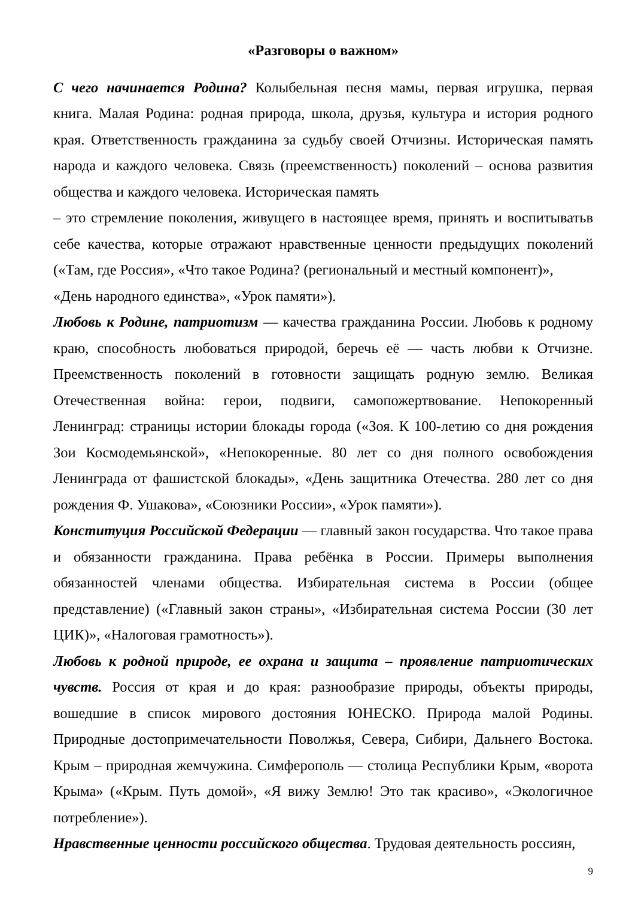«Разговоры о важном»
С чего начинается Родина? Колыбельная песня мамы, первая игрушка, первая книга. Малая Родина: родная природа, школа, друзья, культура и история родного края. Ответственность гражданина за судьбу своей Отчизны. Историческая память народа и каждого человека. Связь (преемственность) поколений – основа развития общества и каждого человека. Историческая память
– это стремление поколения, живущего в настоящее время, принять и воспитыватьв себе качества, которые отражают нравственные ценности предыдущих поколений («Там, где Россия», «Что такое Родина? (региональный и местный компонент)»,
«День народного единства», «Урок памяти»).
Любовь к Родине, патриотизм — качества гражданина России. Любовь к родному краю, способность любоваться природой, беречь её — часть любви к Отчизне. Преемственность поколений в готовности защищать родную землю. Великая Отечественная война: герои, подвиги, самопожертвование. Непокоренный Ленинград: страницы истории блокады города («Зоя. К 100-летию со дня рождения Зои Космодемьянской», «Непокоренные. 80 лет со дня полного освобождения Ленинграда от фашистской блокады», «День защитника Отечества. 280 лет со дня рождения Ф. Ушакова», «Союзники России», «Урок памяти»).
Конституция Российской Федерации — главный закон государства. Что такое права и обязанности гражданина. Права ребёнка в России. Примеры выполнения обязанностей членами общества. Избирательная система в России (общее представление) («Главный закон страны», «Избирательная система России (30 лет ЦИК)», «Налоговая грамотность»).
Любовь к родной природе, ее охрана и защита – проявление патриотических чувств. Россия от края и до края: разнообразие природы, объекты природы, вошедшие в список мирового достояния ЮНЕСКО. Природа малой Родины. Природные достопримечательности Поволжья, Севера, Сибири, Дальнего Востока. Крым – природная жемчужина. Симферополь — столица Республики Крым, «ворота Крыма» («Крым. Путь домой», «Я вижу Землю! Это так красиво», «Экологичное потребление»).
Нравственные ценности российского общества. Трудовая деятельность россиян,
9